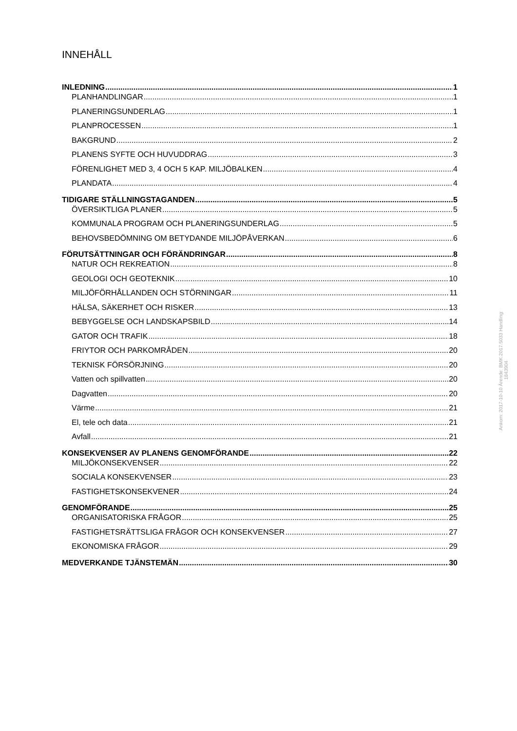INNEHÅLL
INLEDNING 1
PLANHANDLINGAR 1
PLANERINGSUNDERLAG 1
PLANPROCESSEN 1
BAKGRUND 2
PLANENS SYFTE OCH HUVUDDRAG 3
FÖRENLIGHET MED 3, 4 OCH 5 KAP. MILJÖBALKEN 4
PLANDATA 4
TIDIGARE STÄLLNINGSTAGANDEN 5
ÖVERSIKTLIGA PLANER 5
KOMMUNALA PROGRAM OCH PLANERINGSUNDERLAG 5
BEHOVSBEDÖMNING OM BETYDANDE MILJÖPÅVERKAN 6
FÖRUTSÄTTNINGAR OCH FÖRÄNDRINGAR 8
NATUR OCH REKREATION 8
GEOLOGI OCH GEOTEKNIK 10
MILJÖFÖRHÅLLANDEN OCH STÖRNINGAR 11
HÄLSA, SÄKERHET OCH RISKER 13
BEBYGGELSE OCH LANDSKAPSBILD 14
GATOR OCH TRAFIK 18
FRIYTOR OCH PARKOMRÅDEN 20
TEKNISK FÖRSÖRJNING 20
Vatten och spillvatten 20
Dagvatten 20
Värme 21
El, tele och data 21
Avfall 21
KONSEKVENSER AV PLANENS GENOMFÖRANDE 22
MILJÖKONSEKVENSER 22
SOCIALA KONSEKVENSER 23
FASTIGHETSKONSEKVENER 24
GENOMFÖRANDE 25
ORGANISATORISKA FRÅGOR 25
FASTIGHETSRÄTTSLIGA FRÅGOR OCH KONSEKVENSER 27
EKONOMISKA FRÅGOR 29
MEDVERKANDE TJÄNSTEMÄN 30
Ankom: 2017-10-10 Ärende: BMK.2017.5033 Handling: 1843904